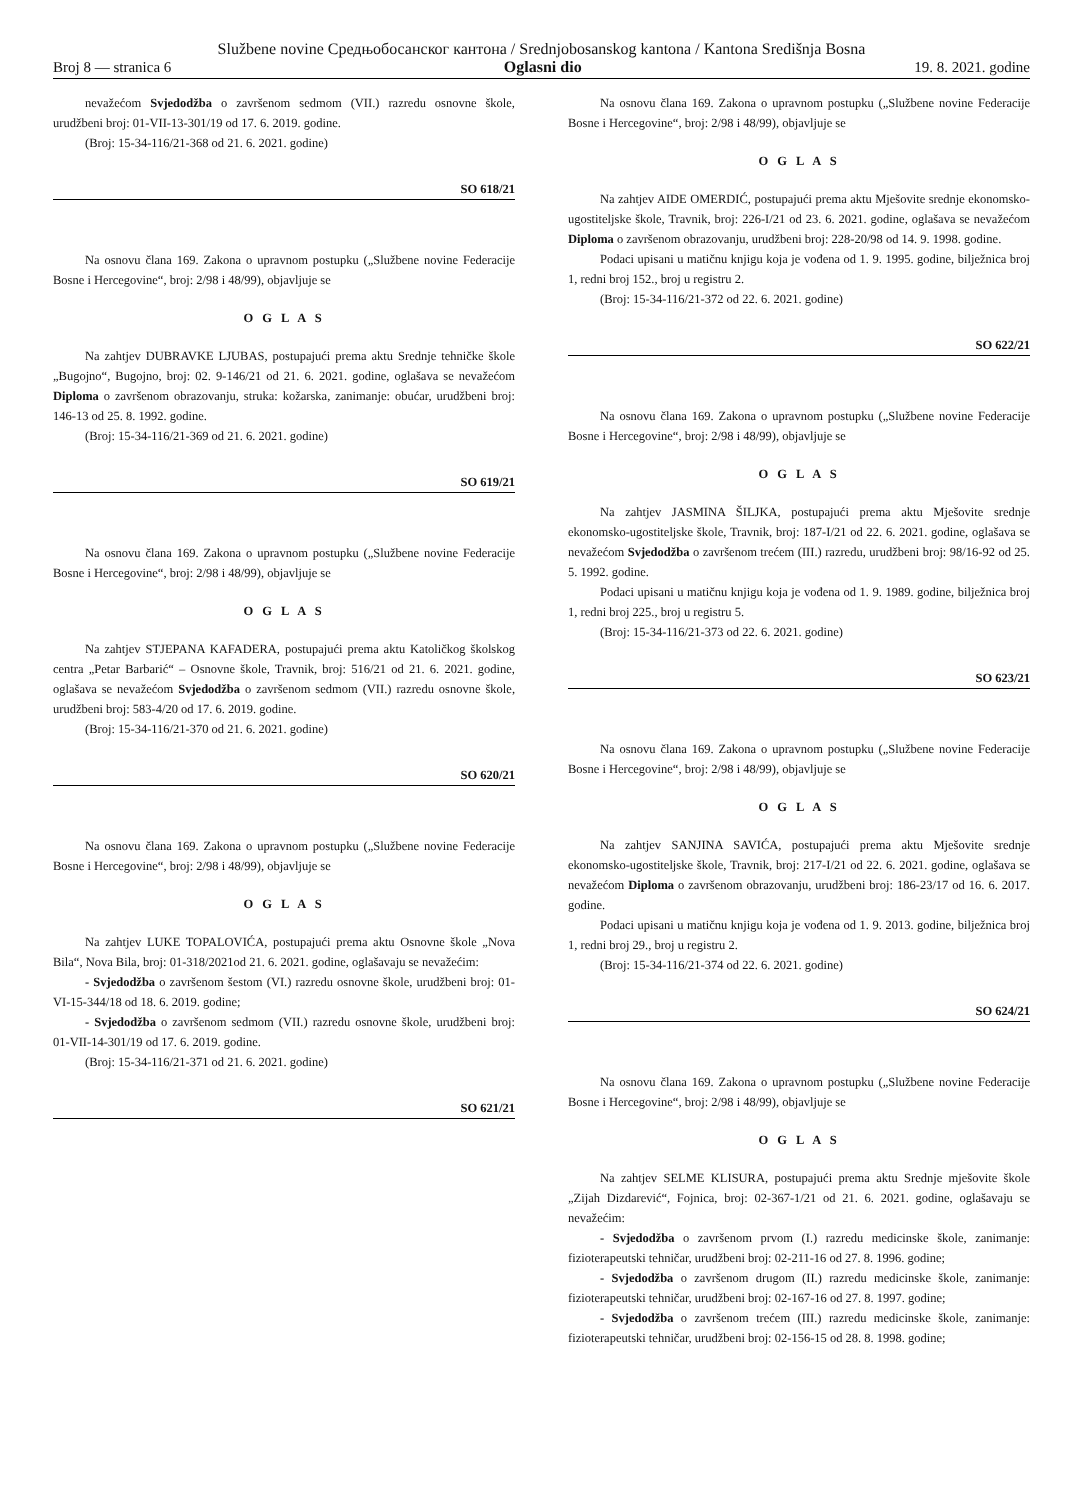Službene novine Средњобосанског кантона / Srednjobosanskog kantona / Kantona Središnja Bosna
Broj 8 — stranica 6 Oglasni dio 19. 8. 2021. godine
nevažećom Svjedodžba o završenom sedmom (VII.) razredu osnovne škole, urudžbeni broj: 01-VII-13-301/19 od 17. 6. 2019. godine.
(Broj: 15-34-116/21-368 od 21. 6. 2021. godine)
SO 618/21
Na osnovu člana 169. Zakona o upravnom postupku („Službene novine Federacije Bosne i Hercegovine“, broj: 2/98 i 48/99), objavljuje se
O G L A S
Na zahtjev DUBRAVKE LJUBAS, postupajući prema aktu Srednje tehničke škole „Bugojno“, Bugojno, broj: 02. 9-146/21 od 21. 6. 2021. godine, oglašava se nevažećom Diploma o završenom obrazovanju, struka: kožarska, zanimanje: obućar, urudžbeni broj: 146-13 od 25. 8. 1992. godine.
(Broj: 15-34-116/21-369 od 21. 6. 2021. godine)
SO 619/21
Na osnovu člana 169. Zakona o upravnom postupku („Službene novine Federacije Bosne i Hercegovine“, broj: 2/98 i 48/99), objavljuje se
O G L A S
Na zahtjev STJEPANA KAFADERA, postupajući prema aktu Katoličkog školskog centra „Petar Barbarić“ – Osnovne škole, Travnik, broj: 516/21 od 21. 6. 2021. godine, oglašava se nevažećom Svjedodžba o završenom sedmom (VII.) razredu osnovne škole, urudžbeni broj: 583-4/20 od 17. 6. 2019. godine.
(Broj: 15-34-116/21-370 od 21. 6. 2021. godine)
SO 620/21
Na osnovu člana 169. Zakona o upravnom postupku („Službene novine Federacije Bosne i Hercegovine“, broj: 2/98 i 48/99), objavljuje se
O G L A S
Na zahtjev LUKE TOPALOVIĆA, postupajući prema aktu Osnovne škole „Nova Bila“, Nova Bila, broj: 01-318/2021od 21. 6. 2021. godine, oglašavaju se nevažećim:
- Svjedodžba o završenom šestom (VI.) razredu osnovne škole, urudžbeni broj: 01-VI-15-344/18 od 18. 6. 2019. godine;
- Svjedodžba o završenom sedmom (VII.) razredu osnovne škole, urudžbeni broj: 01-VII-14-301/19 od 17. 6. 2019. godine.
(Broj: 15-34-116/21-371 od 21. 6. 2021. godine)
SO 621/21
Na osnovu člana 169. Zakona o upravnom postupku („Službene novine Federacije Bosne i Hercegovine“, broj: 2/98 i 48/99), objavljuje se
O G L A S
Na zahtjev AIDE OMERDIĆ, postupajući prema aktu Mješovite srednje ekonomsko-ugostiteljske škole, Travnik, broj: 226-I/21 od 23. 6. 2021. godine, oglašava se nevažećom Diploma o završenom obrazovanju, urudžbeni broj: 228-20/98 od 14. 9. 1998. godine.
Podaci upisani u matičnu knjigu koja je vođena od 1. 9. 1995. godine, bilježnica broj 1, redni broj 152., broj u registru 2.
(Broj: 15-34-116/21-372 od 22. 6. 2021. godine)
SO 622/21
Na osnovu člana 169. Zakona o upravnom postupku („Službene novine Federacije Bosne i Hercegovine“, broj: 2/98 i 48/99), objavljuje se
O G L A S
Na zahtjev JASMINA ŠILJKA, postupajući prema aktu Mješovite srednje ekonomsko-ugostiteljske škole, Travnik, broj: 187-I/21 od 22. 6. 2021. godine, oglašava se nevažećom Svjedodžba o završenom trećem (III.) razredu, urudžbeni broj: 98/16-92 od 25. 5. 1992. godine.
Podaci upisani u matičnu knjigu koja je vođena od 1. 9. 1989. godine, bilježnica broj 1, redni broj 225., broj u registru 5.
(Broj: 15-34-116/21-373 od 22. 6. 2021. godine)
SO 623/21
Na osnovu člana 169. Zakona o upravnom postupku („Službene novine Federacije Bosne i Hercegovine“, broj: 2/98 i 48/99), objavljuje se
O G L A S
Na zahtjev SANJINA SAVIĆA, postupajući prema aktu Mješovite srednje ekonomsko-ugostiteljske škole, Travnik, broj: 217-I/21 od 22. 6. 2021. godine, oglašava se nevažećom Diploma o završenom obrazovanju, urudžbeni broj: 186-23/17 od 16. 6. 2017. godine.
Podaci upisani u matičnu knjigu koja je vođena od 1. 9. 2013. godine, bilježnica broj 1, redni broj 29., broj u registru 2.
(Broj: 15-34-116/21-374 od 22. 6. 2021. godine)
SO 624/21
Na osnovu člana 169. Zakona o upravnom postupku („Službene novine Federacije Bosne i Hercegovine“, broj: 2/98 i 48/99), objavljuje se
O G L A S
Na zahtjev SELME KLISURA, postupajući prema aktu Srednje mješovite škole „Zijah Dizdarević“, Fojnica, broj: 02-367-1/21 od 21. 6. 2021. godine, oglašavaju se nevažećim:
- Svjedodžba o završenom prvom (I.) razredu medicinske škole, zanimanje: fizioterapeutski tehničar, urudžbeni broj: 02-211-16 od 27. 8. 1996. godine;
- Svjedodžba o završenom drugom (II.) razredu medicinske škole, zanimanje: fizioterapeutski tehničar, urudžbeni broj: 02-167-16 od 27. 8. 1997. godine;
- Svjedodžba o završenom trećem (III.) razredu medicinske škole, zanimanje: fizioterapeutski tehničar, urudžbeni broj: 02-156-15 od 28. 8. 1998. godine;